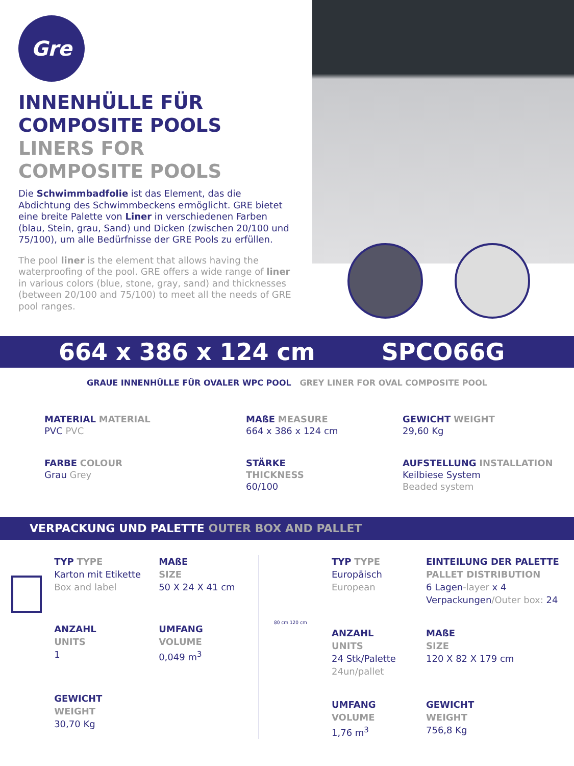Gre
INNENHÜLLE FÜR
COMPOSITE POOLS
LINERS FOR
COMPOSITE POOLS
Die Schwimmbadfolie ist das Element, das die Abdichtung des Schwimmbeckens ermöglicht. GRE bietet eine breite Palette von Liner in verschiedenen Farben (blau, Stein, grau, Sand) und Dicken (zwischen 20/100 und 75/100), um alle Bedürfnisse der GRE Pools zu erfüllen.
The pool liner is the element that allows having the waterproofing of the pool. GRE offers a wide range of liner in various colors (blue, stone, gray, sand) and thicknesses (between 20/100 and 75/100) to meet all the needs of GRE pool ranges.
664 x 386 x 124 cm SPCO66G
GRAUE INNENHÜLLE FÜR OVALER WPC POOL GREY LINER FOR OVAL COMPOSITE POOL
MATERIAL MATERIAL
PVC PVC
MAßE MEASURE
664 x 386 x 124 cm
GEWICHT WEIGHT
29,60 Kg
FARBE COLOUR
Grau Grey
STÄRKE
THICKNESS
60/100
AUFSTELLUNG INSTALLATION
Keilbiese System
Beaded system
VERPACKUNG UND PALETTE OUTER BOX AND PALLET
TYP TYPE
Karton mit Etikette
Box and label
MAßE
SIZE
50 X 24 X 41 cm
ANZAHL
UNITS
1
UMFANG
VOLUME
0,049 m<sup>3</sup>
GEWICHT
WEIGHT
30,70 Kg
80 cm 120 cm
TYP TYPE
Europäisch
European
EINTEILUNG DER PALETTE
PALLET DISTRIBUTION
6 Lagen-layer x 4 Verpackungen/Outer box: 24
ANZAHL
UNITS
24 Stk/Palette
24un/pallet
MAßE
SIZE
120 X 82 X 179 cm
UMFANG
VOLUME
1,76 m<sup>3</sup>
GEWICHT
WEIGHT
756,8 Kg